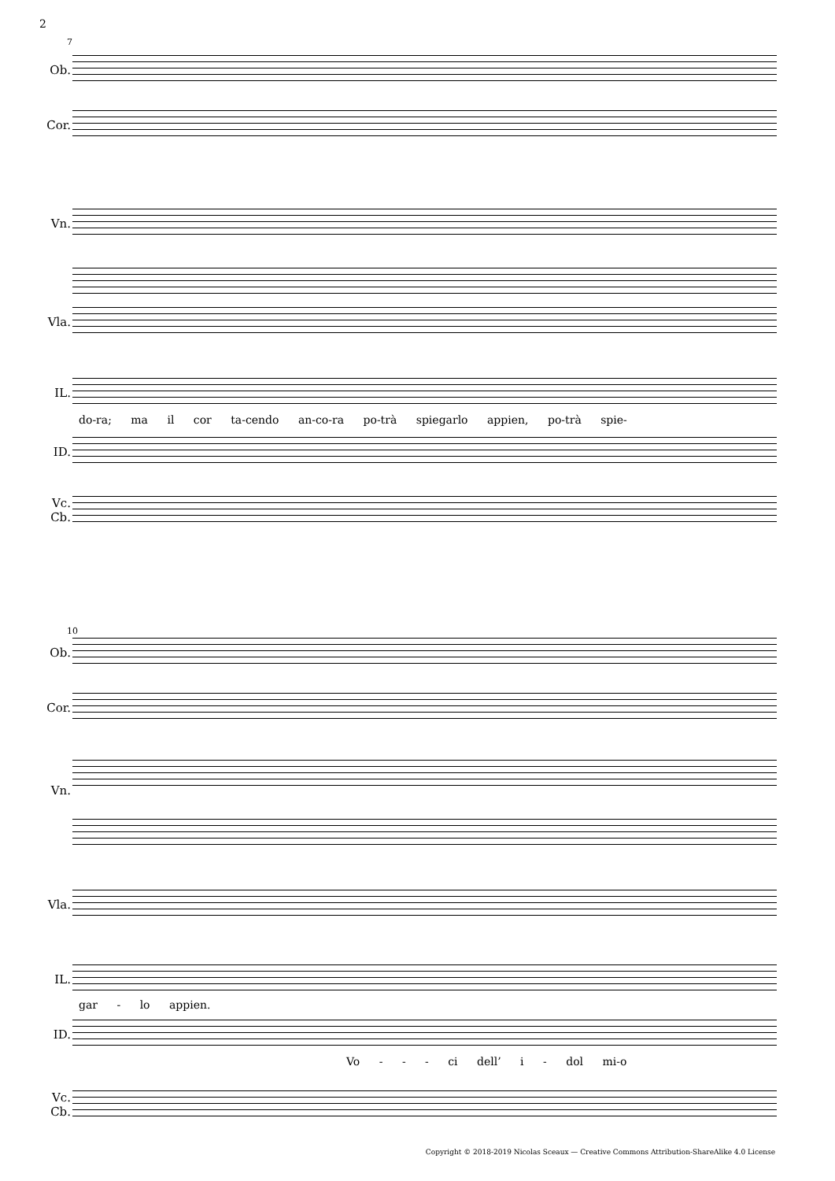2
7
Ob.
Cor.
Vn.
Vla.
IL.
do-ra; ma il cor ta-cendo an-co-ra po-trà spiegarlo appien, po-trà spie-
ID.
Vc.
Cb.
10
Ob.
Cor.
Vn.
Vla.
IL.
gar - lo appien.
ID.
Vo - - - ci dell’ i - dol mi-o
Vc.
Cb.
Copyright © 2018-2019 Nicolas Sceaux — Creative Commons Attribution-ShareAlike 4.0 License